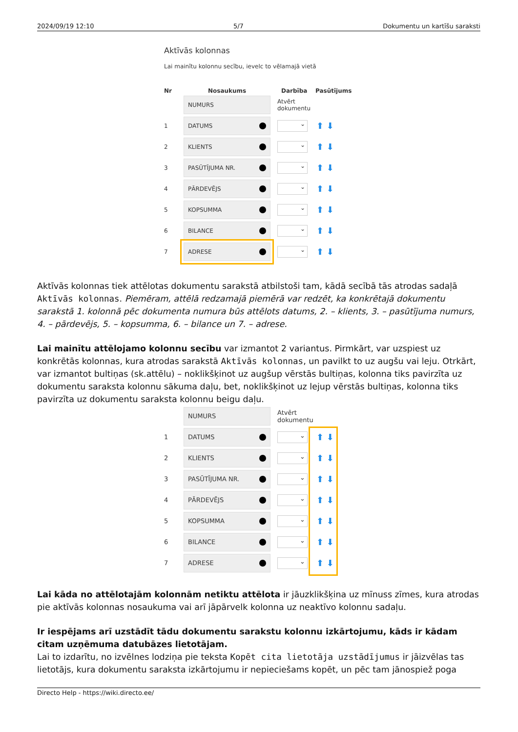2024/09/19 12:10 5/7 Dokumentu un kartīšu saraksti
Aktīvās kolonnas
Lai mainītu kolonnu secību, ievelc to vēlamajā vietā
Nr Nosaukums Darbība Pasūtījums
NUMURS
Atvērt
dokumentu
1
DATUMS
⌄ ⬆ ⬇
2
KLIENTS
⌄ ⬆ ⬇
3
PASŪTĪJUMA NR.
⌄ ⬆ ⬇
4
PĀRDEVĒJS
⌄ ⬆ ⬇
5
KOPSUMMA
⌄ ⬆ ⬇
6
BILANCE
⌄ ⬆ ⬇
7
ADRESE
⌄ ⬆ ⬇
Aktīvās kolonnas tiek attēlotas dokumentu sarakstā atbilstoši tam, kādā secībā tās atrodas sadaļā Aktīvās kolonnas. Piemēram, attēlā redzamajā piemērā var redzēt, ka konkrētajā dokumentu sarakstā 1. kolonnā pēc dokumenta numura būs attēlots datums, 2. – klients, 3. – pasūtījuma numurs, 4. – pārdevējs, 5. – kopsumma, 6. – bilance un 7. – adrese.
Lai mainītu attēlojamo kolonnu secību var izmantot 2 variantus. Pirmkārt, var uzspiest uz konkrētās kolonnas, kura atrodas sarakstā Aktīvās kolonnas, un pavilkt to uz augšu vai leju. Otrkārt, var izmantot bultiņas (sk.attēlu) – noklikšķinot uz augšup vērstās bultiņas, kolonna tiks pavirzīta uz dokumentu saraksta kolonnu sākuma daļu, bet, noklikšķinot uz lejup vērstās bultiņas, kolonna tiks pavirzīta uz dokumentu saraksta kolonnu beigu daļu.
NUMURS
Atvērt
dokumentu
1
DATUMS
⌄ ⬆ ⬇
2
KLIENTS
⌄ ⬆ ⬇
3
PASŪTĪJUMA NR.
⌄ ⬆ ⬇
4
PĀRDEVĒJS
⌄ ⬆ ⬇
5
KOPSUMMA
⌄ ⬆ ⬇
6
BILANCE
⌄ ⬆ ⬇
7
ADRESE
⌄ ⬆ ⬇
Lai kāda no attēlotajām kolonnām netiktu attēlota ir jāuzklikšķina uz mīnuss zīmes, kura atrodas pie aktīvās kolonnas nosaukuma vai arī jāpārvelk kolonna uz neaktīvo kolonnu sadaļu.
Ir iespējams arī uzstādīt tādu dokumentu sarakstu kolonnu izkārtojumu, kāds ir kādam citam uzņēmuma datubāzes lietotājam.
Lai to izdarītu, no izvēlnes lodziņa pie teksta Kopēt cita lietotāja uzstādījumus ir jāizvēlas tas lietotājs, kura dokumentu saraksta izkārtojumu ir nepieciešams kopēt, un pēc tam jānospiež poga
Directo Help - https://wiki.directo.ee/